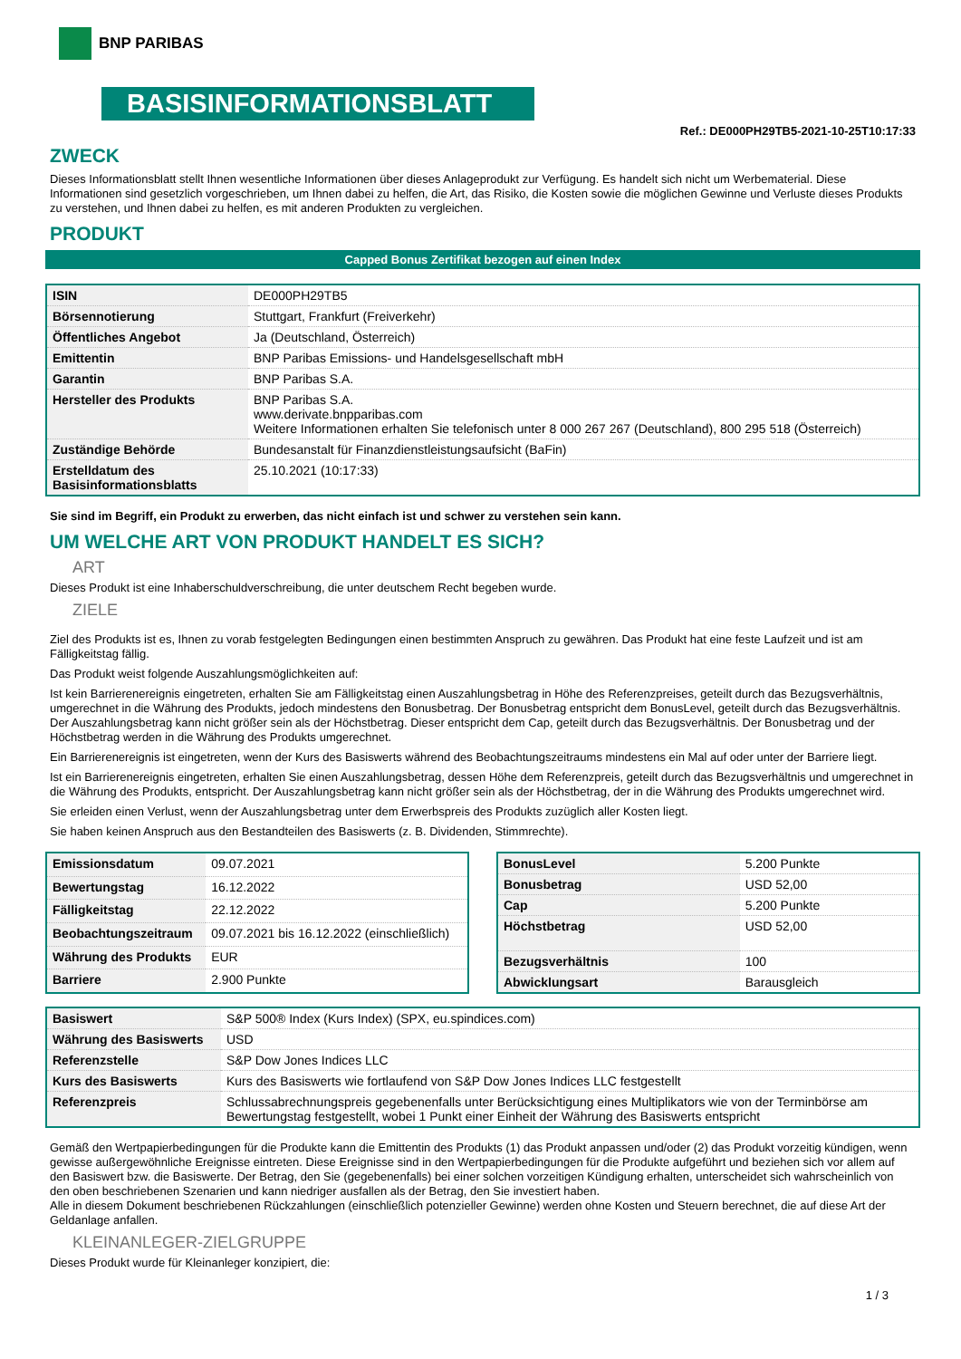BNP PARIBAS
BASISINFORMATIONSBLATT
Ref.: DE000PH29TB5-2021-10-25T10:17:33
ZWECK
Dieses Informationsblatt stellt Ihnen wesentliche Informationen über dieses Anlageprodukt zur Verfügung. Es handelt sich nicht um Werbematerial. Diese Informationen sind gesetzlich vorgeschrieben, um Ihnen dabei zu helfen, die Art, das Risiko, die Kosten sowie die möglichen Gewinne und Verluste dieses Produkts zu verstehen, und Ihnen dabei zu helfen, es mit anderen Produkten zu vergleichen.
PRODUKT
Capped Bonus Zertifikat bezogen auf einen Index
| ISIN | DE000PH29TB5 |
| Börsennotierung | Stuttgart, Frankfurt (Freiverkehr) |
| Öffentliches Angebot | Ja (Deutschland, Österreich) |
| Emittentin | BNP Paribas Emissions- und Handelsgesellschaft mbH |
| Garantin | BNP Paribas S.A. |
| Hersteller des Produkts | BNP Paribas S.A. www.derivate.bnpparibas.com Weitere Informationen erhalten Sie telefonisch unter 8 000 267 267 (Deutschland), 800 295 518 (Österreich) |
| Zuständige Behörde | Bundesanstalt für Finanzdienstleistungsaufsicht (BaFin) |
| Erstelldatum des Basisinformationsblatts | 25.10.2021 (10:17:33) |
Sie sind im Begriff, ein Produkt zu erwerben, das nicht einfach ist und schwer zu verstehen sein kann.
UM WELCHE ART VON PRODUKT HANDELT ES SICH?
ART
Dieses Produkt ist eine Inhaberschuldverschreibung, die unter deutschem Recht begeben wurde.
ZIELE
Ziel des Produkts ist es, Ihnen zu vorab festgelegten Bedingungen einen bestimmten Anspruch zu gewähren. Das Produkt hat eine feste Laufzeit und ist am Fälligkeitstag fällig.
Das Produkt weist folgende Auszahlungsmöglichkeiten auf:
Ist kein Barrierenereignis eingetreten, erhalten Sie am Fälligkeitstag einen Auszahlungsbetrag in Höhe des Referenzpreises, geteilt durch das Bezugsverhältnis, umgerechnet in die Währung des Produkts, jedoch mindestens den Bonusbetrag. Der Bonusbetrag entspricht dem BonusLevel, geteilt durch das Bezugsverhältnis. Der Auszahlungsbetrag kann nicht größer sein als der Höchstbetrag. Dieser entspricht dem Cap, geteilt durch das Bezugsverhältnis. Der Bonusbetrag und der Höchstbetrag werden in die Währung des Produkts umgerechnet.
Ein Barrierenereignis ist eingetreten, wenn der Kurs des Basiswerts während des Beobachtungszeitraums mindestens ein Mal auf oder unter der Barriere liegt.
Ist ein Barrierenereignis eingetreten, erhalten Sie einen Auszahlungsbetrag, dessen Höhe dem Referenzpreis, geteilt durch das Bezugsverhältnis und umgerechnet in die Währung des Produkts, entspricht. Der Auszahlungsbetrag kann nicht größer sein als der Höchstbetrag, der in die Währung des Produkts umgerechnet wird.
Sie erleiden einen Verlust, wenn der Auszahlungsbetrag unter dem Erwerbspreis des Produkts zuzüglich aller Kosten liegt.
Sie haben keinen Anspruch aus den Bestandteilen des Basiswerts (z. B. Dividenden, Stimmrechte).
| Emissionsdatum | 09.07.2021 |
| Bewertungstag | 16.12.2022 |
| Fälligkeitstag | 22.12.2022 |
| Beobachtungszeitraum | 09.07.2021 bis 16.12.2022 (einschließlich) |
| Währung des Produkts | EUR |
| Barriere | 2.900 Punkte |
| BonusLevel | 5.200 Punkte |
| Bonusbetrag | USD 52,00 |
| Cap | 5.200 Punkte |
| Höchstbetrag | USD 52,00 |
| Bezugsverhältnis | 100 |
| Abwicklungsart | Barausgleich |
| Basiswert | S&P 500® Index (Kurs Index) (SPX, eu.spindices.com) |
| Währung des Basiswerts | USD |
| Referenzstelle | S&P Dow Jones Indices LLC |
| Kurs des Basiswerts | Kurs des Basiswerts wie fortlaufend von S&P Dow Jones Indices LLC festgestellt |
| Referenzpreis | Schlussabrechnungspreis gegebenenfalls unter Berücksichtigung eines Multiplikators wie von der Terminbörse am Bewertungstag festgestellt, wobei 1 Punkt einer Einheit der Währung des Basiswerts entspricht |
Gemäß den Wertpapierbedingungen für die Produkte kann die Emittentin des Produkts (1) das Produkt anpassen und/oder (2) das Produkt vorzeitig kündigen, wenn gewisse außergewöhnliche Ereignisse eintreten. Diese Ereignisse sind in den Wertpapierbedingungen für die Produkte aufgeführt und beziehen sich vor allem auf den Basiswert bzw. die Basiswerte. Der Betrag, den Sie (gegebenenfalls) bei einer solchen vorzeitigen Kündigung erhalten, unterscheidet sich wahrscheinlich von den oben beschriebenen Szenarien und kann niedriger ausfallen als der Betrag, den Sie investiert haben.
Alle in diesem Dokument beschriebenen Rückzahlungen (einschließlich potenzieller Gewinne) werden ohne Kosten und Steuern berechnet, die auf diese Art der Geldanlage anfallen.
KLEINANLEGER-ZIELGRUPPE
Dieses Produkt wurde für Kleinanleger konzipiert, die:
1 / 3